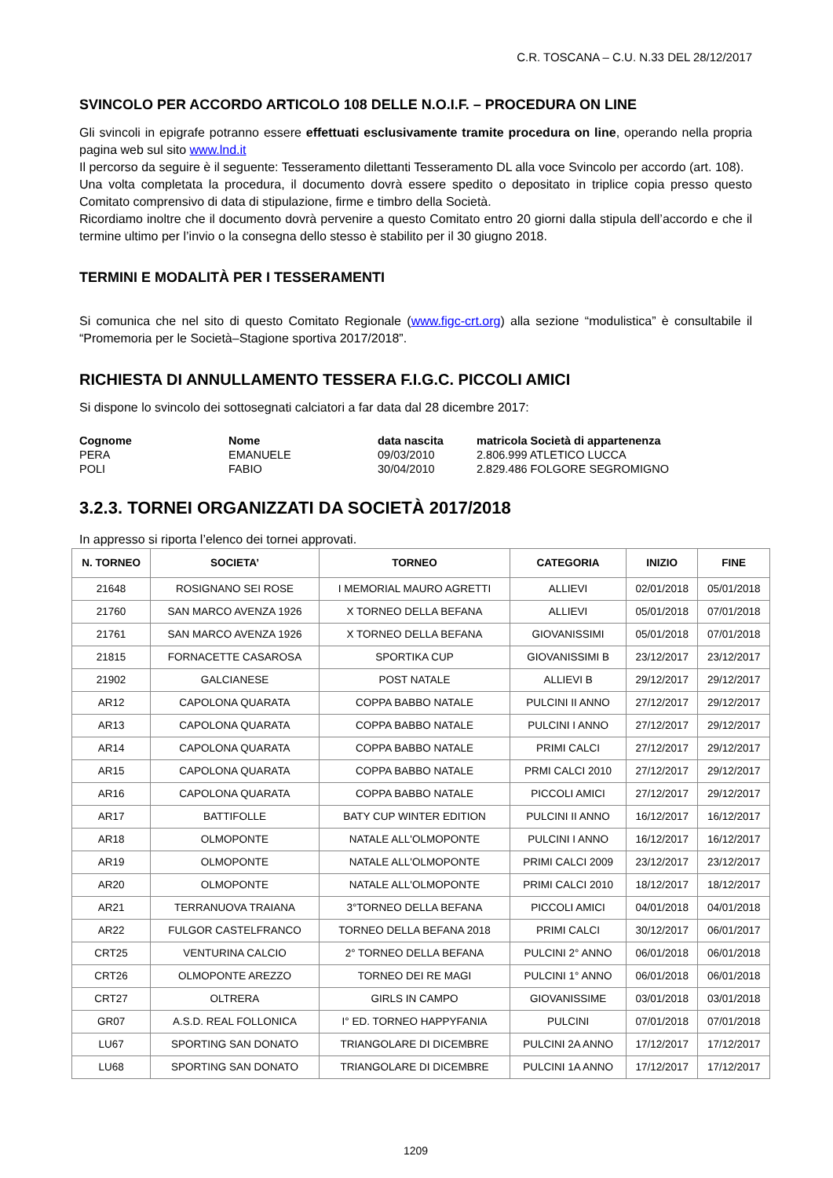C.R. TOSCANA – C.U. N.33 DEL 28/12/2017
SVINCOLO PER ACCORDO ARTICOLO 108 DELLE N.O.I.F. – PROCEDURA ON LINE
Gli svincoli in epigrafe potranno essere effettuati esclusivamente tramite procedura on line, operando nella propria pagina web sul sito www.lnd.it
Il percorso da seguire è il seguente: Tesseramento dilettanti Tesseramento DL alla voce Svincolo per accordo (art. 108).
Una volta completata la procedura, il documento dovrà essere spedito o depositato in triplice copia presso questo Comitato comprensivo di data di stipulazione, firme e timbro della Società.
Ricordiamo inoltre che il documento dovrà pervenire a questo Comitato entro 20 giorni dalla stipula dell’accordo e che il termine ultimo per l’invio o la consegna dello stesso è stabilito per il 30 giugno 2018.
TERMINI E MODALITÀ PER I TESSERAMENTI
Si comunica che nel sito di questo Comitato Regionale (www.figc-crt.org) alla sezione “modulistica” è consultabile il “Promemoria per le Società–Stagione sportiva 2017/2018”.
RICHIESTA DI ANNULLAMENTO TESSERA F.I.G.C. PICCOLI AMICI
Si dispone lo svincolo dei sottosegnati calciatori a far data dal 28 dicembre 2017:
Cognome Nome data nascita matricola Società di appartenenza PERA EMANUELE 09/03/2010 2.806.999 ATLETICO LUCCA POLI FABIO 30/04/2010 2.829.486 FOLGORE SEGROMIGNO
3.2.3. TORNEI ORGANIZZATI DA SOCIETÀ 2017/2018
In appresso si riporta l’elenco dei tornei approvati.
| N. TORNEO | SOCIETA’ | TORNEO | CATEGORIA | INIZIO | FINE |
| --- | --- | --- | --- | --- | --- |
| 21648 | ROSIGNANO SEI ROSE | I MEMORIAL MAURO AGRETTI | ALLIEVI | 02/01/2018 | 05/01/2018 |
| 21760 | SAN MARCO AVENZA 1926 | X TORNEO DELLA BEFANA | ALLIEVI | 05/01/2018 | 07/01/2018 |
| 21761 | SAN MARCO AVENZA 1926 | X TORNEO DELLA BEFANA | GIOVANISSIMI | 05/01/2018 | 07/01/2018 |
| 21815 | FORNACETTE CASAROSA | SPORTIKA CUP | GIOVANISSIMI B | 23/12/2017 | 23/12/2017 |
| 21902 | GALCIANESE | POST NATALE | ALLIEVI B | 29/12/2017 | 29/12/2017 |
| AR12 | CAPOLONA QUARATA | COPPA BABBO NATALE | PULCINI II ANNO | 27/12/2017 | 29/12/2017 |
| AR13 | CAPOLONA QUARATA | COPPA BABBO NATALE | PULCINI I ANNO | 27/12/2017 | 29/12/2017 |
| AR14 | CAPOLONA QUARATA | COPPA BABBO NATALE | PRIMI CALCI | 27/12/2017 | 29/12/2017 |
| AR15 | CAPOLONA QUARATA | COPPA BABBO NATALE | PRMI CALCI 2010 | 27/12/2017 | 29/12/2017 |
| AR16 | CAPOLONA QUARATA | COPPA BABBO NATALE | PICCOLI AMICI | 27/12/2017 | 29/12/2017 |
| AR17 | BATTIFOLLE | BATY CUP WINTER EDITION | PULCINI II ANNO | 16/12/2017 | 16/12/2017 |
| AR18 | OLMOPONTE | NATALE ALL'OLMOPONTE | PULCINI I ANNO | 16/12/2017 | 16/12/2017 |
| AR19 | OLMOPONTE | NATALE ALL'OLMOPONTE | PRIMI CALCI 2009 | 23/12/2017 | 23/12/2017 |
| AR20 | OLMOPONTE | NATALE ALL'OLMOPONTE | PRIMI CALCI 2010 | 18/12/2017 | 18/12/2017 |
| AR21 | TERRANUOVA TRAIANA | 3°TORNEO DELLA BEFANA | PICCOLI AMICI | 04/01/2018 | 04/01/2018 |
| AR22 | FULGOR CASTELFRANCO | TORNEO DELLA BEFANA 2018 | PRIMI CALCI | 30/12/2017 | 06/01/2017 |
| CRT25 | VENTURINA CALCIO | 2° TORNEO DELLA BEFANA | PULCINI 2° ANNO | 06/01/2018 | 06/01/2018 |
| CRT26 | OLMOPONTE AREZZO | TORNEO DEI RE MAGI | PULCINI 1° ANNO | 06/01/2018 | 06/01/2018 |
| CRT27 | OLTRERA | GIRLS IN CAMPO | GIOVANISSIME | 03/01/2018 | 03/01/2018 |
| GR07 | A.S.D. REAL FOLLONICA | I° ED. TORNEO HAPPYFANIA | PULCINI | 07/01/2018 | 07/01/2018 |
| LU67 | SPORTING SAN DONATO | TRIANGOLARE DI DICEMBRE | PULCINI 2A ANNO | 17/12/2017 | 17/12/2017 |
| LU68 | SPORTING SAN DONATO | TRIANGOLARE DI DICEMBRE | PULCINI 1A ANNO | 17/12/2017 | 17/12/2017 |
1209